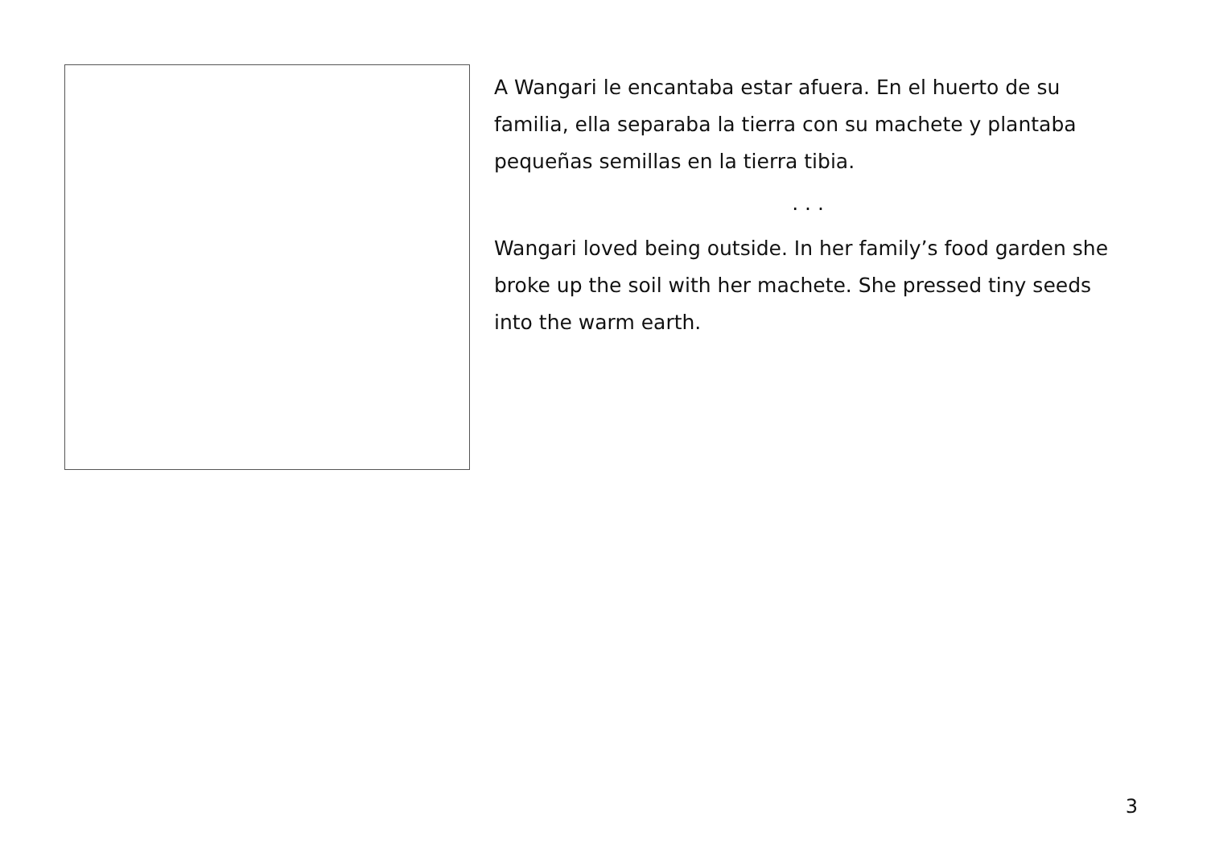A Wangari le encantaba estar afuera. En el huerto de su familia, ella separaba la tierra con su machete y plantaba pequeñas semillas en la tierra tibia.
. . .
Wangari loved being outside. In her family’s food garden she broke up the soil with her machete. She pressed tiny seeds into the warm earth.
3